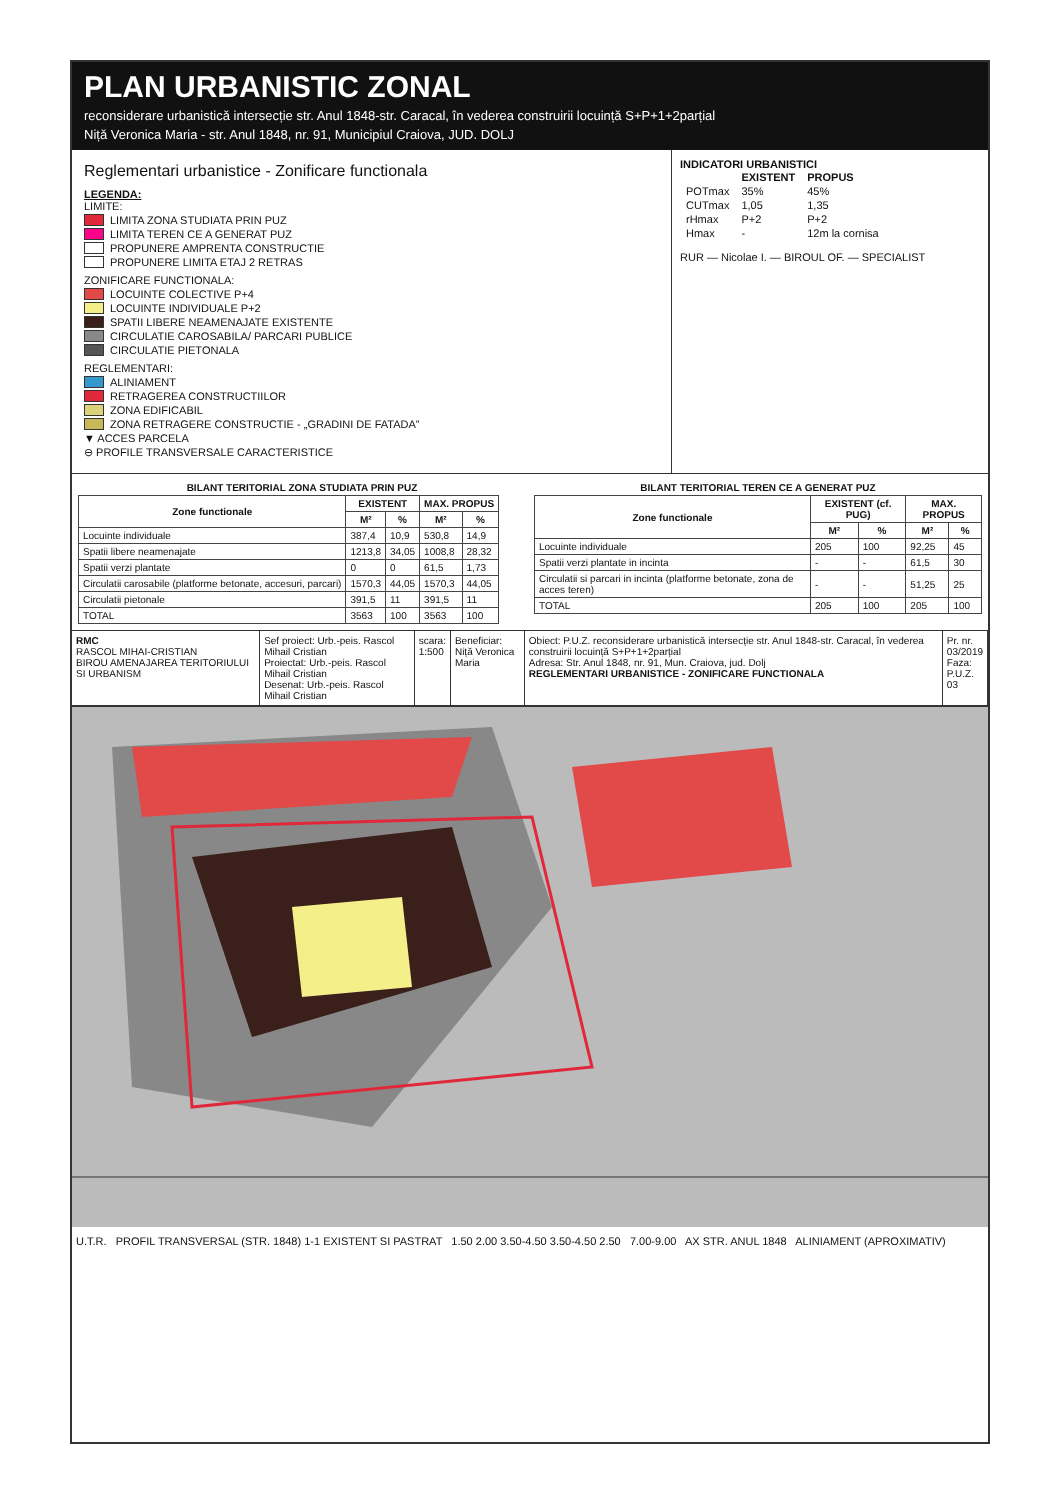PLAN URBANISTIC ZONAL
reconsiderare urbanistică intersecție str. Anul 1848-str. Caracal, în vederea construirii locuință S+P+1+2parțial
Niță Veronica Maria - str. Anul 1848, nr. 91, Municipiul Craiova, JUD. DOLJ
Reglementari urbanistice - Zonificare functionala
LEGENDA:
LIMITE:
LIMITA ZONA STUDIATA PRIN PUZ
LIMITA TEREN CE A GENERAT PUZ
PROPUNERE AMPRENTA CONSTRUCTIE
PROPUNERE LIMITA ETAJ 2 RETRAS
ZONIFICARE FUNCTIONALA:
LOCUINTE COLECTIVE P+4
LOCUINTE INDIVIDUALE P+2
SPATII LIBERE NEAMENAJATE EXISTENTE
CIRCULATIE CAROSABILA/ PARCARI PUBLICE
CIRCULATIE PIETONALA
REGLEMENTARI:
ALINIAMENT
RETRAGEREA CONSTRUCTIILOR
ZONA EDIFICABIL
ZONA RETRAGERE CONSTRUCTIE - „GRADINI DE FATADA”
▼ ACCES PARCELA
⊖ PROFILE TRANSVERSALE CARACTERISTICE
INDICATORI URBANISTICI
| | EXISTENT | PROPUS |
| --- | --- | --- |
| POTmax | 35% | 45% |
| CUTmax | 1,05 | 1,35 |
| rHmax | P+2 | P+2 |
| Hmax | - | 12m la cornisa |
RUR — Nicolae I. — BIROUL OF. — SPECIALIST
BILANT TERITORIAL ZONA STUDIATA PRIN PUZ
| Zone functionale | EXISTENT | | MAX. PROPUS | |
| --- | --- | --- | --- | --- |
| | M² | % | M² | % |
| Locuinte individuale | 387,4 | 10,9 | 530,8 | 14,9 |
| Spatii libere neamenajate | 1213,8 | 34,05 | 1008,8 | 28,32 |
| Spatii verzi plantate | 0 | 0 | 61,5 | 1,73 |
| Circulatii carosabile (platforme betonate, accesuri, parcari) | 1570,3 | 44,05 | 1570,3 | 44,05 |
| Circulatii pietonale | 391,5 | 11 | 391,5 | 11 |
| TOTAL | 3563 | 100 | 3563 | 100 |
BILANT TERITORIAL TEREN CE A GENERAT PUZ
| Zone functionale | EXISTENT (cf. PUG) | | MAX. PROPUS | |
| --- | --- | --- | --- | --- |
| | M² | % | M² | % |
| Locuinte individuale | 205 | 100 | 92,25 | 45 |
| Spatii verzi plantate in incinta | - | - | 61,5 | 30 |
| Circulatii si parcari in incinta (platforme betonate, zona de acces teren) | - | - | 51,25 | 25 |
| TOTAL | 205 | 100 | 205 | 100 |
RMC
RASCOL MIHAI-CRISTIAN
BIROU AMENAJAREA TERITORIULUI SI URBANISM
Sef proiect: Urb.-peis. Rascol Mihail Cristian
Proiectat: Urb.-peis. Rascol Mihail Cristian
Desenat: Urb.-peis. Rascol Mihail Cristian
scara:
1:500
Beneficiar:
Niță Veronica Maria
Obiect: P.U.Z. reconsiderare urbanistică intersecție str. Anul 1848-str. Caracal, în vederea construirii locuință S+P+1+2parțial
Adresa: Str. Anul 1848, nr. 91, Mun. Craiova, jud. Dolj
REGLEMENTARI URBANISTICE - ZONIFICARE FUNCTIONALA
Pr. nr.
03/2019
Faza:
P.U.Z.
03
U.T.R. PROFIL TRANSVERSAL (STR. 1848) 1-1 EXISTENT SI PASTRAT 1.50 2.00 3.50-4.50 3.50-4.50 2.50 7.00-9.00 AX STR. ANUL 1848 ALINIAMENT (APROXIMATIV)